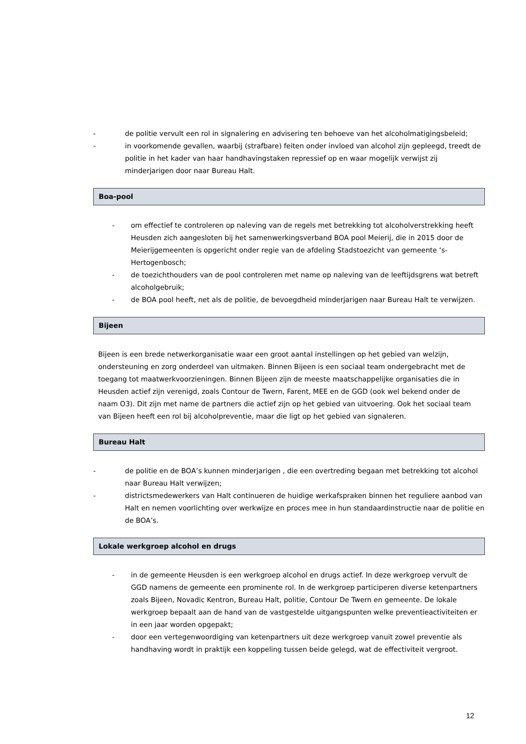- de politie vervult een rol in signalering en advisering ten behoeve van het alcoholmatigingsbeleid;
- in voorkomende gevallen, waarbij (strafbare) feiten onder invloed van alcohol zijn gepleegd, treedt de politie in het kader van haar handhavingstaken repressief op en waar mogelijk verwijst zij minderjarigen door naar Bureau Halt.
Boa-pool
- om effectief te controleren op naleving van de regels met betrekking tot alcoholverstrekking heeft Heusden zich aangesloten bij het samenwerkingsverband BOA pool Meierij, die in 2015 door de Meierijgemeenten is opgericht onder regie van de afdeling Stadstoezicht van gemeente ‘s-Hertogenbosch;
- de toezichthouders van de pool controleren met name op naleving van de leeftijdsgrens wat betreft alcoholgebruik;
- de BOA pool heeft, net als de politie, de bevoegdheid minderjarigen naar Bureau Halt te verwijzen.
Bijeen
Bijeen is een brede netwerkorganisatie waar een groot aantal instellingen op het gebied van welzijn, ondersteuning en zorg onderdeel van uitmaken. Binnen Bijeen is een sociaal team ondergebracht met de toegang tot maatwerkvoorzieningen. Binnen Bijeen zijn de meeste maatschappelijke organisaties die in Heusden actief zijn verenigd, zoals Contour de Twern, Farent, MEE en de GGD (ook wel bekend onder de naam O3). Dit zijn met name de partners die actief zijn op het gebied van uitvoering. Ook het sociaal team van Bijeen heeft een rol bij alcoholpreventie, maar die ligt op het gebied van signaleren.
Bureau Halt
- de politie en de BOA’s kunnen minderjarigen , die een overtreding begaan met betrekking tot alcohol naar Bureau Halt verwijzen;
- districtsmedewerkers van Halt continueren de huidige werkafspraken binnen het reguliere aanbod van Halt en nemen voorlichting over werkwijze en proces mee in hun standaardinstructie naar de politie en de BOA’s.
Lokale werkgroep alcohol en drugs
- in de gemeente Heusden is een werkgroep alcohol en drugs actief. In deze werkgroep vervult de GGD namens de gemeente een prominente rol. In de werkgroep participeren diverse ketenpartners zoals Bijeen, Novadic Kentron, Bureau Halt, politie, Contour De Twern en gemeente. De lokale werkgroep bepaalt aan de hand van de vastgestelde uitgangspunten welke preventieactiviteiten er in een jaar worden opgepakt;
- door een vertegenwoordiging van ketenpartners uit deze werkgroep vanuit zowel preventie als handhaving wordt in praktijk een koppeling tussen beide gelegd, wat de effectiviteit vergroot.
12